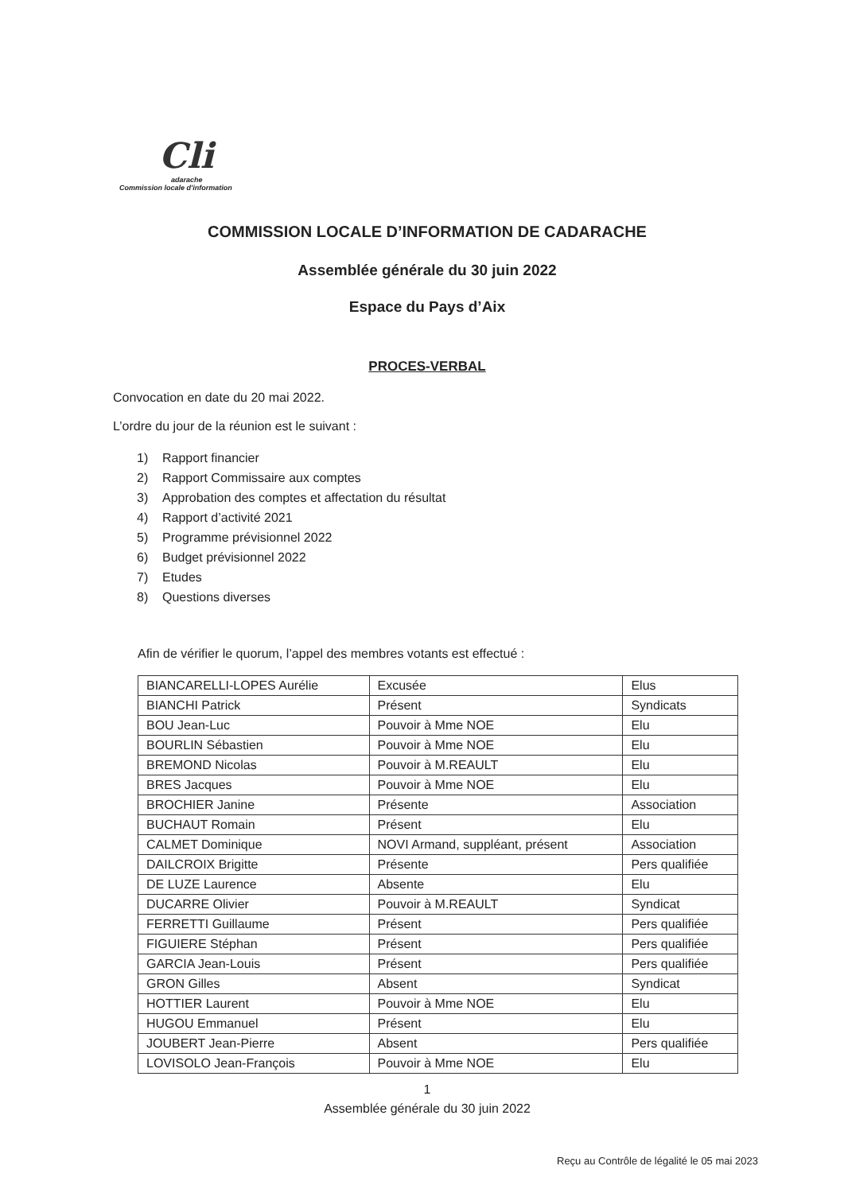Cli
adarache
Commission locale d'information
COMMISSION LOCALE D’INFORMATION DE CADARACHE
Assemblée générale du 30 juin 2022
Espace du Pays d’Aix
PROCES-VERBAL
Convocation en date du 20 mai 2022.
L’ordre du jour de la réunion est le suivant :
1) Rapport financier
2) Rapport Commissaire aux comptes
3) Approbation des comptes et affectation du résultat
4) Rapport d’activité 2021
5) Programme prévisionnel 2022
6) Budget prévisionnel 2022
7) Etudes
8) Questions diverses
Afin de vérifier le quorum, l’appel des membres votants est effectué :
| BIANCARELLI-LOPES Aurélie | Excusée | Elus |
| BIANCHI Patrick | Présent | Syndicats |
| BOU Jean-Luc | Pouvoir à Mme NOE | Elu |
| BOURLIN Sébastien | Pouvoir à Mme NOE | Elu |
| BREMOND Nicolas | Pouvoir à M.REAULT | Elu |
| BRES Jacques | Pouvoir à Mme NOE | Elu |
| BROCHIER Janine | Présente | Association |
| BUCHAUT Romain | Présent | Elu |
| CALMET Dominique | NOVI Armand, suppléant, présent | Association |
| DAILCROIX Brigitte | Présente | Pers qualifiée |
| DE LUZE Laurence | Absente | Elu |
| DUCARRE Olivier | Pouvoir à M.REAULT | Syndicat |
| FERRETTI Guillaume | Présent | Pers qualifiée |
| FIGUIERE Stéphan | Présent | Pers qualifiée |
| GARCIA Jean-Louis | Présent | Pers qualifiée |
| GRON Gilles | Absent | Syndicat |
| HOTTIER Laurent | Pouvoir à Mme NOE | Elu |
| HUGOU Emmanuel | Présent | Elu |
| JOUBERT Jean-Pierre | Absent | Pers qualifiée |
| LOVISOLO Jean-François | Pouvoir à Mme NOE | Elu |
1
Assemblée générale du 30 juin 2022
Reçu au Contrôle de légalité le 05 mai 2023